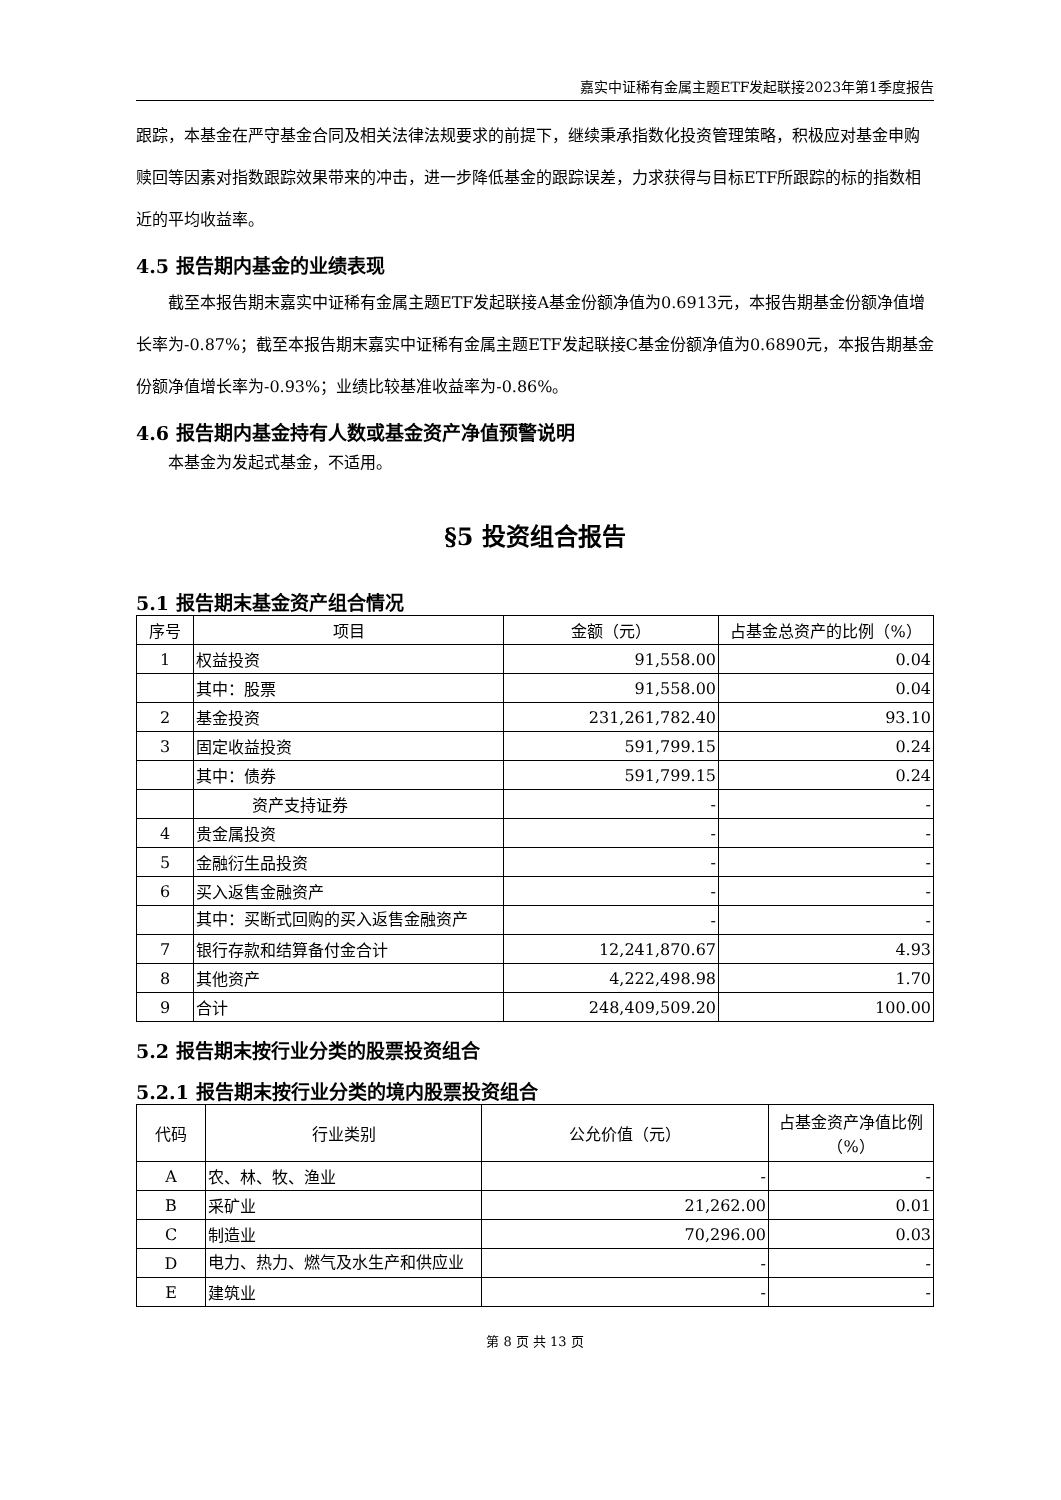嘉实中证稀有金属主题ETF发起联接2023年第1季度报告
跟踪，本基金在严守基金合同及相关法律法规要求的前提下，继续秉承指数化投资管理策略，积极应对基金申购赎回等因素对指数跟踪效果带来的冲击，进一步降低基金的跟踪误差，力求获得与目标ETF所跟踪的标的指数相近的平均收益率。
4.5 报告期内基金的业绩表现
截至本报告期末嘉实中证稀有金属主题ETF发起联接A基金份额净值为0.6913元，本报告期基金份额净值增长率为-0.87%；截至本报告期末嘉实中证稀有金属主题ETF发起联接C基金份额净值为0.6890元，本报告期基金份额净值增长率为-0.93%；业绩比较基准收益率为-0.86%。
4.6 报告期内基金持有人数或基金资产净值预警说明
本基金为发起式基金，不适用。
§5 投资组合报告
5.1 报告期末基金资产组合情况
| 序号 | 项目 | 金额（元） | 占基金总资产的比例（%） |
| --- | --- | --- | --- |
| 1 | 权益投资 | 91,558.00 | 0.04 |
| | 其中：股票 | 91,558.00 | 0.04 |
| 2 | 基金投资 | 231,261,782.40 | 93.10 |
| 3 | 固定收益投资 | 591,799.15 | 0.24 |
| | 其中：债券 | 591,799.15 | 0.24 |
| | 资产支持证券 | - | - |
| 4 | 贵金属投资 | - | - |
| 5 | 金融衍生品投资 | - | - |
| 6 | 买入返售金融资产 | - | - |
| | 其中：买断式回购的买入返售金融资产 | - | - |
| 7 | 银行存款和结算备付金合计 | 12,241,870.67 | 4.93 |
| 8 | 其他资产 | 4,222,498.98 | 1.70 |
| 9 | 合计 | 248,409,509.20 | 100.00 |
5.2 报告期末按行业分类的股票投资组合
5.2.1 报告期末按行业分类的境内股票投资组合
| 代码 | 行业类别 | 公允价值（元） | 占基金资产净值比例（%） |
| --- | --- | --- | --- |
| A | 农、林、牧、渔业 | - | - |
| B | 采矿业 | 21,262.00 | 0.01 |
| C | 制造业 | 70,296.00 | 0.03 |
| D | 电力、热力、燃气及水生产和供应业 | - | - |
| E | 建筑业 | - | - |
第 8 页 共 13 页